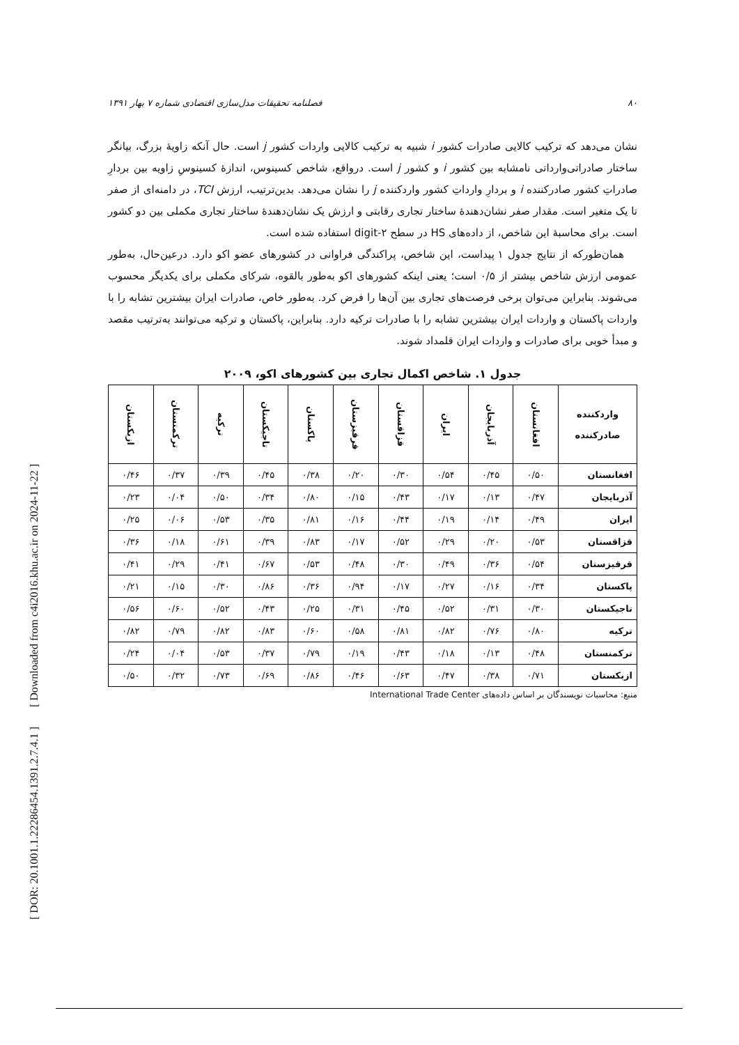[ DOR: 20.1001.1.22286454.1391.2.7.4.1 ] [ Downloaded from c4i2016.khu.ac.ir on 2024-11-22 ]
۸۰ فصلنامه تحقیقات مدل‌سازی اقتصادی شماره ۷ بهار ۱۳۹۱
نشان می‌دهد که ترکیب کالایی صادرات کشور i شبیه به ترکیب کالایی واردات کشور j است. حال آنکه زاویهٔ بزرگ، بیانگر ساختار صادراتی‌وارداتی نامشابه بین کشور i و کشور j است. درواقع، شاخص کسینوس، اندازهٔ کسینوسِ زاویه بین بردارِ صادراتِ کشور صادرکننده i و بردارِ وارداتِ کشور واردکننده j را نشان می‌دهد. بدین‌ترتیب، ارزش TCI، در دامنه‌ای از صفر تا یک متغیر است. مقدار صفر نشان‌دهندهٔ ساختار تجاری رقابتی و ارزش یک نشان‌دهندهٔ ساختار تجاری مکملی بین دو کشور است. برای محاسبهٔ این شاخص، از داده‌های HS در سطح ۲-digit استفاده شده است.
همان‌طورکه از نتایج جدول ۱ پیداست، این شاخص، پراکندگی فراوانی در کشورهای عضو اکو دارد. درعین‌حال، به‌طور عمومی ارزش شاخص بیشتر از ۰/۵ است؛ یعنی اینکه کشورهای اکو به‌طور بالقوه، شرکای مکملی برای یکدیگر محسوب می‌شوند. بنابراین می‌توان برخی فرصت‌های تجاری بین آن‌ها را فرض کرد. به‌طور خاص، صادرات ایران بیشترین تشابه را با واردات پاکستان و واردات ایران بیشترین تشابه را با صادرات ترکیه دارد. بنابراین، پاکستان و ترکیه می‌توانند به‌ترتیب مقصد و مبدأ خوبی برای صادرات و واردات ایران قلمداد شوند.
جدول ۱. شاخص اکمال تجاری بین کشورهای اکو، ۲۰۰۹
| واردکننده صادرکننده | افغانستان | آذربایجان | ایران | قزاقستان | قرقیزستان | پاکستان | تاجیکستان | ترکیه | ترکمنستان | ازبکستان |
| --- | --- | --- | --- | --- | --- | --- | --- | --- | --- | --- |
| افغانستان | ۰/۵۰ | ۰/۴۵ | ۰/۵۴ | ۰/۳۰ | ۰/۲۰ | ۰/۳۸ | ۰/۴۵ | ۰/۳۹ | ۰/۳۷ | ۰/۴۶ |
| آذربایجان | ۰/۴۷ | ۰/۱۳ | ۰/۱۷ | ۰/۴۳ | ۰/۱۵ | ۰/۸۰ | ۰/۳۴ | ۰/۵۰ | ۰/۰۴ | ۰/۲۳ |
| ایران | ۰/۴۹ | ۰/۱۴ | ۰/۱۹ | ۰/۴۴ | ۰/۱۶ | ۰/۸۱ | ۰/۳۵ | ۰/۵۳ | ۰/۰۶ | ۰/۲۵ |
| قزاقستان | ۰/۵۳ | ۰/۲۰ | ۰/۲۹ | ۰/۵۲ | ۰/۱۷ | ۰/۸۳ | ۰/۳۹ | ۰/۶۱ | ۰/۱۸ | ۰/۳۶ |
| قرقیزستان | ۰/۵۴ | ۰/۳۶ | ۰/۴۹ | ۰/۳۰ | ۰/۴۸ | ۰/۵۳ | ۰/۶۷ | ۰/۴۱ | ۰/۲۹ | ۰/۴۱ |
| پاکستان | ۰/۳۴ | ۰/۱۶ | ۰/۲۷ | ۰/۱۷ | ۰/۹۴ | ۰/۳۶ | ۰/۸۶ | ۰/۳۰ | ۰/۱۵ | ۰/۲۱ |
| تاجیکستان | ۰/۳۰ | ۰/۳۱ | ۰/۵۲ | ۰/۴۵ | ۰/۳۱ | ۰/۲۵ | ۰/۴۳ | ۰/۵۲ | ۰/۶۰ | ۰/۵۶ |
| ترکیه | ۰/۸۰ | ۰/۷۶ | ۰/۸۲ | ۰/۸۱ | ۰/۵۸ | ۰/۶۰ | ۰/۸۳ | ۰/۸۲ | ۰/۷۹ | ۰/۸۲ |
| ترکمنستان | ۰/۴۸ | ۰/۱۳ | ۰/۱۸ | ۰/۴۳ | ۰/۱۹ | ۰/۷۹ | ۰/۳۷ | ۰/۵۳ | ۰/۰۴ | ۰/۲۴ |
| ازبکستان | ۰/۷۱ | ۰/۳۸ | ۰/۴۷ | ۰/۶۳ | ۰/۴۶ | ۰/۸۶ | ۰/۶۹ | ۰/۷۳ | ۰/۳۲ | ۰/۵۰ |
منبع: محاسبات نویسندگان بر اساس داده‌های International Trade Center